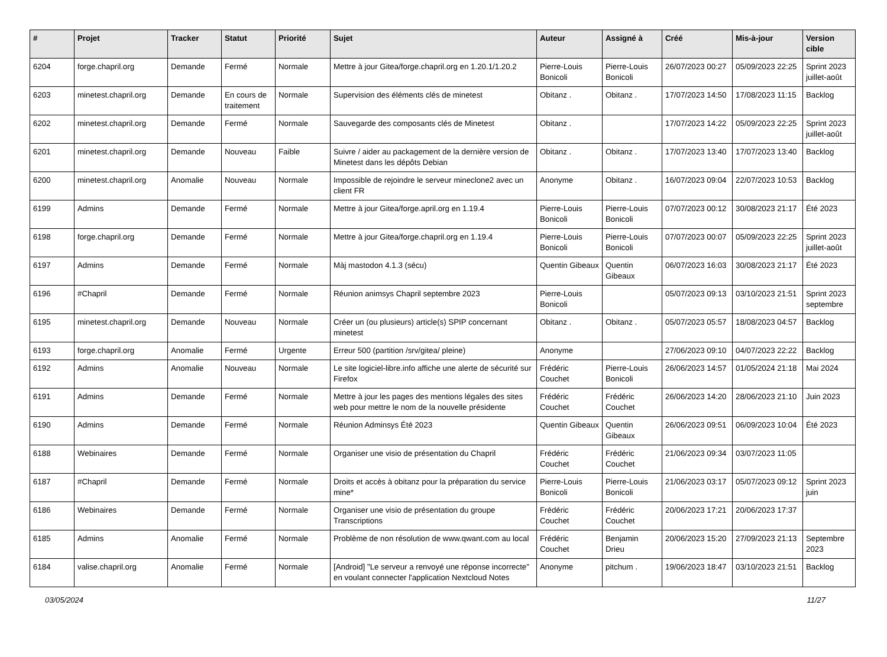| # | Projet | Tracker | Statut | Priorité | Sujet | Auteur | Assigné à | Créé | Mis-à-jour | Version cible |
| --- | --- | --- | --- | --- | --- | --- | --- | --- | --- | --- |
| 6204 | forge.chapril.org | Demande | Fermé | Normale | Mettre à jour Gitea/forge.chapril.org en 1.20.1/1.20.2 | Pierre-Louis Bonicoli | Pierre-Louis Bonicoli | 26/07/2023 00:27 | 05/09/2023 22:25 | Sprint 2023 juillet-août |
| 6203 | minetest.chapril.org | Demande | En cours de traitement | Normale | Supervision des éléments clés de minetest | Obitanz . | Obitanz . | 17/07/2023 14:50 | 17/08/2023 11:15 | Backlog |
| 6202 | minetest.chapril.org | Demande | Fermé | Normale | Sauvegarde des composants clés de Minetest | Obitanz . | | 17/07/2023 14:22 | 05/09/2023 22:25 | Sprint 2023 juillet-août |
| 6201 | minetest.chapril.org | Demande | Nouveau | Faible | Suivre / aider au packagement de la dernière version de Minetest dans les dépôts Debian | Obitanz . | Obitanz . | 17/07/2023 13:40 | 17/07/2023 13:40 | Backlog |
| 6200 | minetest.chapril.org | Anomalie | Nouveau | Normale | Impossible de rejoindre le serveur mineclone2 avec un client FR | Anonyme | Obitanz . | 16/07/2023 09:04 | 22/07/2023 10:53 | Backlog |
| 6199 | Admins | Demande | Fermé | Normale | Mettre à jour Gitea/forge.april.org en 1.19.4 | Pierre-Louis Bonicoli | Pierre-Louis Bonicoli | 07/07/2023 00:12 | 30/08/2023 21:17 | Été 2023 |
| 6198 | forge.chapril.org | Demande | Fermé | Normale | Mettre à jour Gitea/forge.chapril.org en 1.19.4 | Pierre-Louis Bonicoli | Pierre-Louis Bonicoli | 07/07/2023 00:07 | 05/09/2023 22:25 | Sprint 2023 juillet-août |
| 6197 | Admins | Demande | Fermé | Normale | Màj mastodon 4.1.3 (sécu) | Quentin Gibeaux | Quentin Gibeaux | 06/07/2023 16:03 | 30/08/2023 21:17 | Été 2023 |
| 6196 | #Chapril | Demande | Fermé | Normale | Réunion animsys Chapril septembre 2023 | Pierre-Louis Bonicoli | | 05/07/2023 09:13 | 03/10/2023 21:51 | Sprint 2023 septembre |
| 6195 | minetest.chapril.org | Demande | Nouveau | Normale | Créer un (ou plusieurs) article(s) SPIP concernant minetest | Obitanz . | Obitanz . | 05/07/2023 05:57 | 18/08/2023 04:57 | Backlog |
| 6193 | forge.chapril.org | Anomalie | Fermé | Urgente | Erreur 500 (partition /srv/gitea/ pleine) | Anonyme | | 27/06/2023 09:10 | 04/07/2023 22:22 | Backlog |
| 6192 | Admins | Anomalie | Nouveau | Normale | Le site logiciel-libre.info affiche une alerte de sécurité sur Firefox | Frédéric Couchet | Pierre-Louis Bonicoli | 26/06/2023 14:57 | 01/05/2024 21:18 | Mai 2024 |
| 6191 | Admins | Demande | Fermé | Normale | Mettre à jour les pages des mentions légales des sites web pour mettre le nom de la nouvelle présidente | Frédéric Couchet | Frédéric Couchet | 26/06/2023 14:20 | 28/06/2023 21:10 | Juin 2023 |
| 6190 | Admins | Demande | Fermé | Normale | Réunion Adminsys Été 2023 | Quentin Gibeaux | Quentin Gibeaux | 26/06/2023 09:51 | 06/09/2023 10:04 | Été 2023 |
| 6188 | Webinaires | Demande | Fermé | Normale | Organiser une visio de présentation du Chapril | Frédéric Couchet | Frédéric Couchet | 21/06/2023 09:34 | 03/07/2023 11:05 | |
| 6187 | #Chapril | Demande | Fermé | Normale | Droits et accès à obitanz pour la préparation du service mine* | Pierre-Louis Bonicoli | Pierre-Louis Bonicoli | 21/06/2023 03:17 | 05/07/2023 09:12 | Sprint 2023 juin |
| 6186 | Webinaires | Demande | Fermé | Normale | Organiser une visio de présentation du groupe Transcriptions | Frédéric Couchet | Frédéric Couchet | 20/06/2023 17:21 | 20/06/2023 17:37 | |
| 6185 | Admins | Anomalie | Fermé | Normale | Problème de non résolution de www.qwant.com au local | Frédéric Couchet | Benjamin Drieu | 20/06/2023 15:20 | 27/09/2023 21:13 | Septembre 2023 |
| 6184 | valise.chapril.org | Anomalie | Fermé | Normale | [Android] "Le serveur a renvoyé une réponse incorrecte" en voulant connecter l'application Nextcloud Notes | Anonyme | pitchum . | 19/06/2023 18:47 | 03/10/2023 21:51 | Backlog |
03/05/2024 11/27